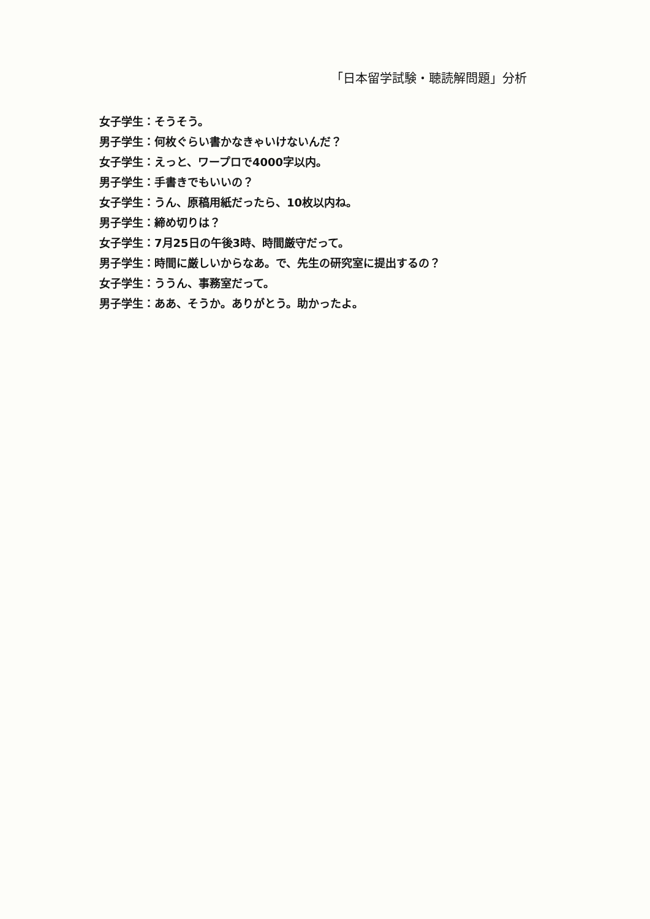「日本留学試験・聴読解問題」分析
女子学生：そうそう。
男子学生：何枚ぐらい書かなきゃいけないんだ？
女子学生：えっと、ワープロで4000字以内。
男子学生：手書きでもいいの？
女子学生：うん、原稿用紙だったら、10枚以内ね。
男子学生：締め切りは？
女子学生：7月25日の午後3時、時間厳守だって。
男子学生：時間に厳しいからなあ。で、先生の研究室に提出するの？
女子学生：ううん、事務室だって。
男子学生：ああ、そうか。ありがとう。助かったよ。